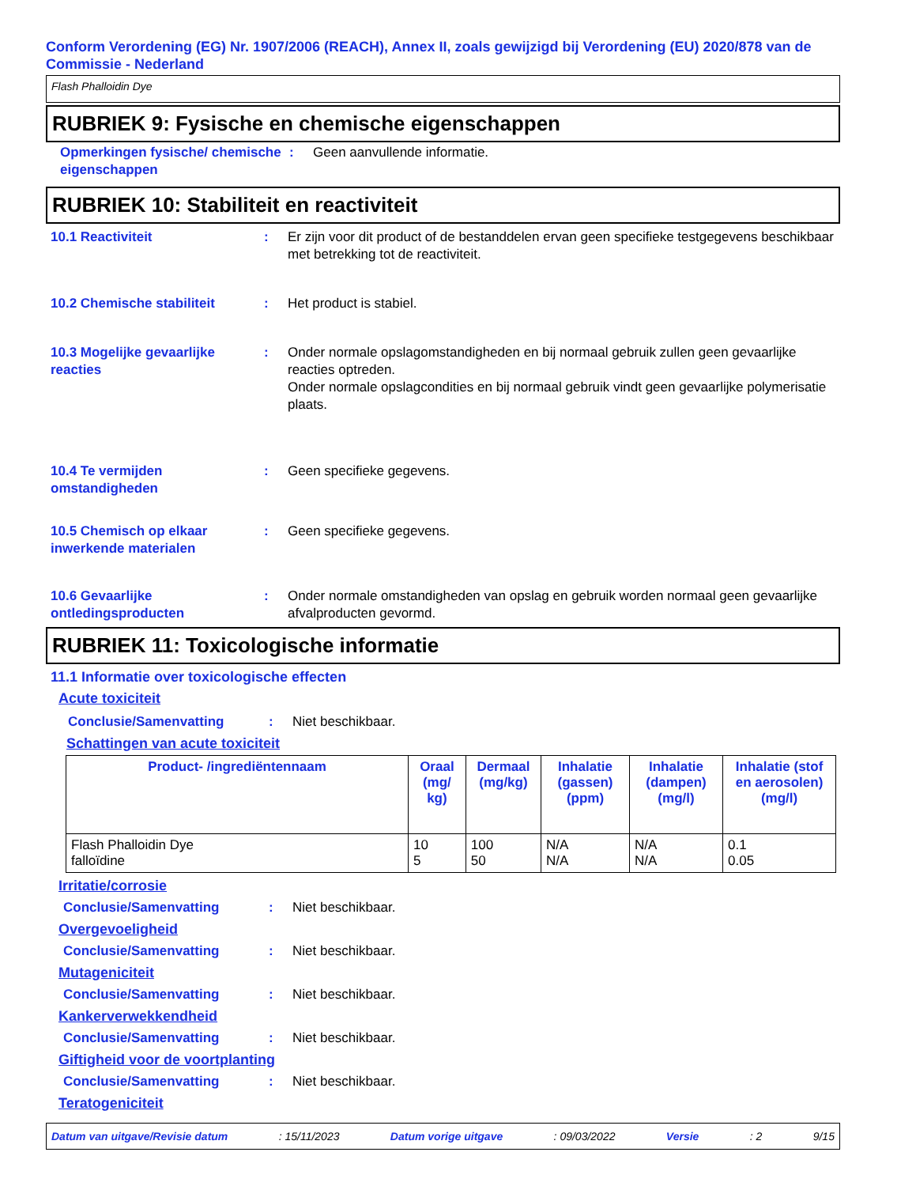Conform Verordening (EG) Nr. 1907/2006 (REACH), Annex II, zoals gewijzigd bij Verordening (EU) 2020/878 van de Commissie - Nederland
Flash Phalloidin Dye
RUBRIEK 9: Fysische en chemische eigenschappen
Opmerkingen fysische/ chemische eigenschappen
: Geen aanvullende informatie.
RUBRIEK 10: Stabiliteit en reactiviteit
10.1 Reactiviteit : Er zijn voor dit product of de bestanddelen ervan geen specifieke testgegevens beschikbaar met betrekking tot de reactiviteit.
10.2 Chemische stabiliteit : Het product is stabiel.
10.3 Mogelijke gevaarlijke reacties
: Onder normale opslagomstandigheden en bij normaal gebruik zullen geen gevaarlijke reacties optreden.
Onder normale opslagcondities en bij normaal gebruik vindt geen gevaarlijke polymerisatie plaats.
10.4 Te vermijden omstandigheden
: Geen specifieke gegevens.
10.5 Chemisch op elkaar inwerkende materialen
: Geen specifieke gegevens.
10.6 Gevaarlijke ontledingsproducten
: Onder normale omstandigheden van opslag en gebruik worden normaal geen gevaarlijke afvalproducten gevormd.
RUBRIEK 11: Toxicologische informatie
11.1 Informatie over toxicologische effecten
Acute toxiciteit
Conclusie/Samenvatting : Niet beschikbaar.
Schattingen van acute toxiciteit
| Product- /ingrediëntennaam | Oraal (mg/ kg) | Dermaal (mg/kg) | Inhalatie (gassen) (ppm) | Inhalatie (dampen) (mg/l) | Inhalatie (stof en aerosolen) (mg/l) |
| --- | --- | --- | --- | --- | --- |
| Flash Phalloidin Dye falloïdine | 10 5 | 100 50 | N/A N/A | N/A N/A | 0.1 0.05 |
Irritatie/corrosie
Conclusie/Samenvatting : Niet beschikbaar.
Overgevoeligheid
Conclusie/Samenvatting : Niet beschikbaar.
Mutageniciteit
Conclusie/Samenvatting : Niet beschikbaar.
Kankerverwekkendheid
Conclusie/Samenvatting : Niet beschikbaar.
Giftigheid voor de voortplanting
Conclusie/Samenvatting : Niet beschikbaar.
Teratogeniciteit
Datum van uitgave/Revisie datum: 15/11/2023 Datum vorige uitgave: 09/03/2022 Versie: 2 9/15